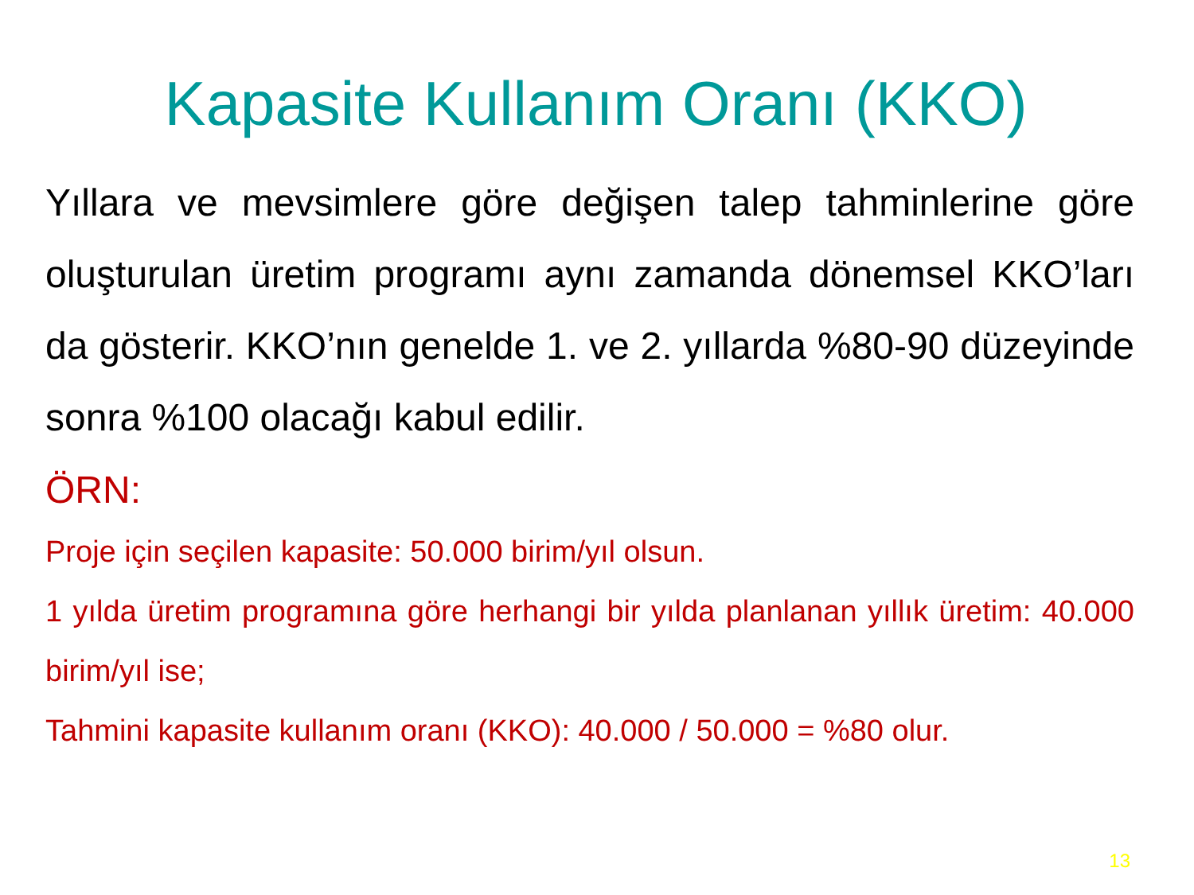Kapasite Kullanım Oranı (KKO)
Yıllara ve mevsimlere göre değişen talep tahminlerine göre oluşturulan üretim programı aynı zamanda dönemsel KKO’ları da gösterir. KKO’nın genelde 1. ve 2. yıllarda %80-90 düzeyinde sonra %100 olacağı kabul edilir.
ÖRN:
Proje için seçilen kapasite: 50.000 birim/yıl olsun.
1 yılda üretim programına göre herhangi bir yılda planlanan yıllık üretim: 40.000 birim/yıl ise;
Tahmini kapasite kullanım oranı (KKO): 40.000 / 50.000 = %80 olur.
13